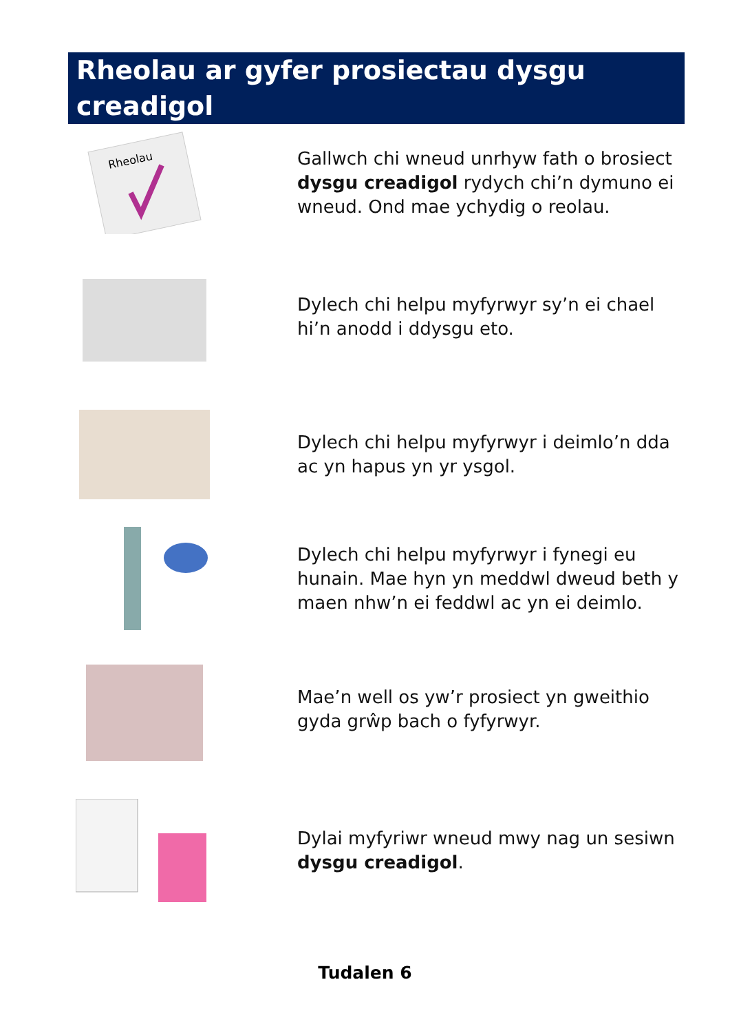Rheolau ar gyfer prosiectau dysgu creadigol
Rheolau
Gallwch chi wneud unrhyw fath o brosiect dysgu creadigol rydych chi’n dymuno ei wneud. Ond mae ychydig o reolau.
Dylech chi helpu myfyrwyr sy’n ei chael hi’n anodd i ddysgu eto.
Dylech chi helpu myfyrwyr i deimlo’n dda ac yn hapus yn yr ysgol.
Dylech chi helpu myfyrwyr i fynegi eu hunain. Mae hyn yn meddwl dweud beth y maen nhw’n ei feddwl ac yn ei deimlo.
Mae’n well os yw’r prosiect yn gweithio gyda grŵp bach o fyfyrwyr.
Dylai myfyriwr wneud mwy nag un sesiwn dysgu creadigol.
Tudalen 6